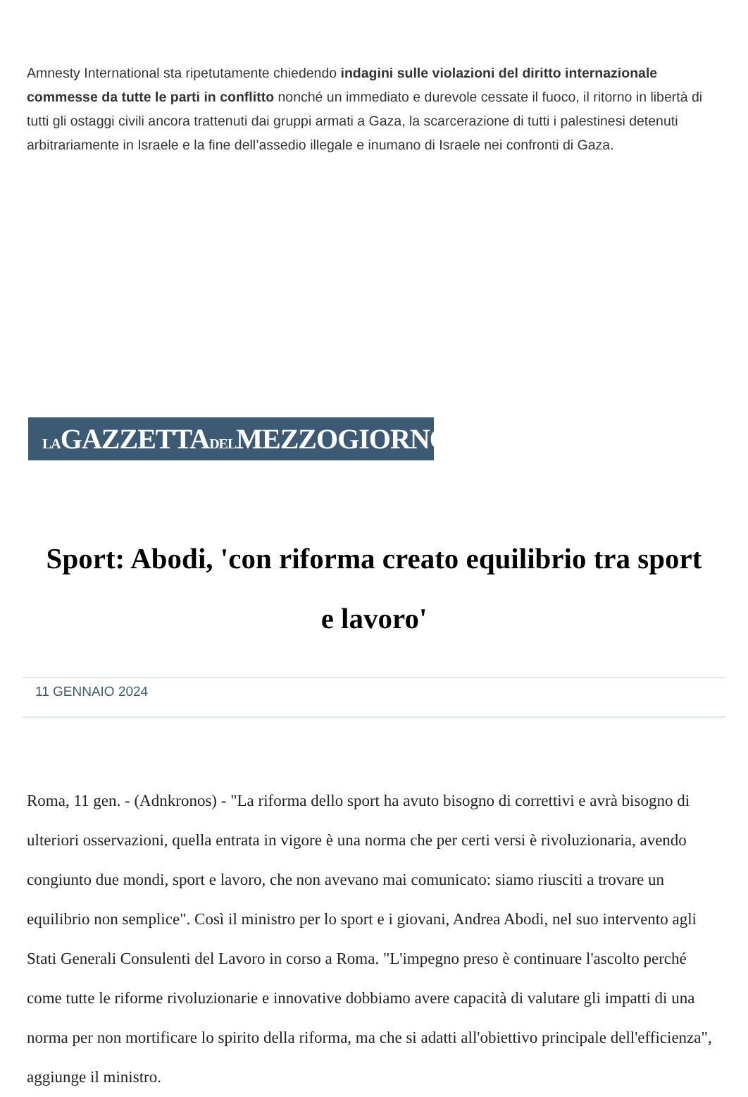Amnesty International sta ripetutamente chiedendo indagini sulle violazioni del diritto internazionale commesse da tutte le parti in conflitto nonché un immediato e durevole cessate il fuoco, il ritorno in libertà di tutti gli ostaggi civili ancora trattenuti dai gruppi armati a Gaza, la scarcerazione di tutti i palestinesi detenuti arbitrariamente in Israele e la fine dell’assedio illegale e inumano di Israele nei confronti di Gaza.
LAGAZZETTADELMEZZOGIORNO
Sport: Abodi, 'con riforma creato equilibrio tra sport e lavoro'
11 GENNAIO 2024
Roma, 11 gen. - (Adnkronos) - "La riforma dello sport ha avuto bisogno di correttivi e avrà bisogno di ulteriori osservazioni, quella entrata in vigore è una norma che per certi versi è rivoluzionaria, avendo congiunto due mondi, sport e lavoro, che non avevano mai comunicato: siamo riusciti a trovare un equilibrio non semplice". Così il ministro per lo sport e i giovani, Andrea Abodi, nel suo intervento agli Stati Generali Consulenti del Lavoro in corso a Roma. "L'impegno preso è continuare l'ascolto perché come tutte le riforme rivoluzionarie e innovative dobbiamo avere capacità di valutare gli impatti di una norma per non mortificare lo spirito della riforma, ma che si adatti all'obiettivo principale dell'efficienza", aggiunge il ministro.